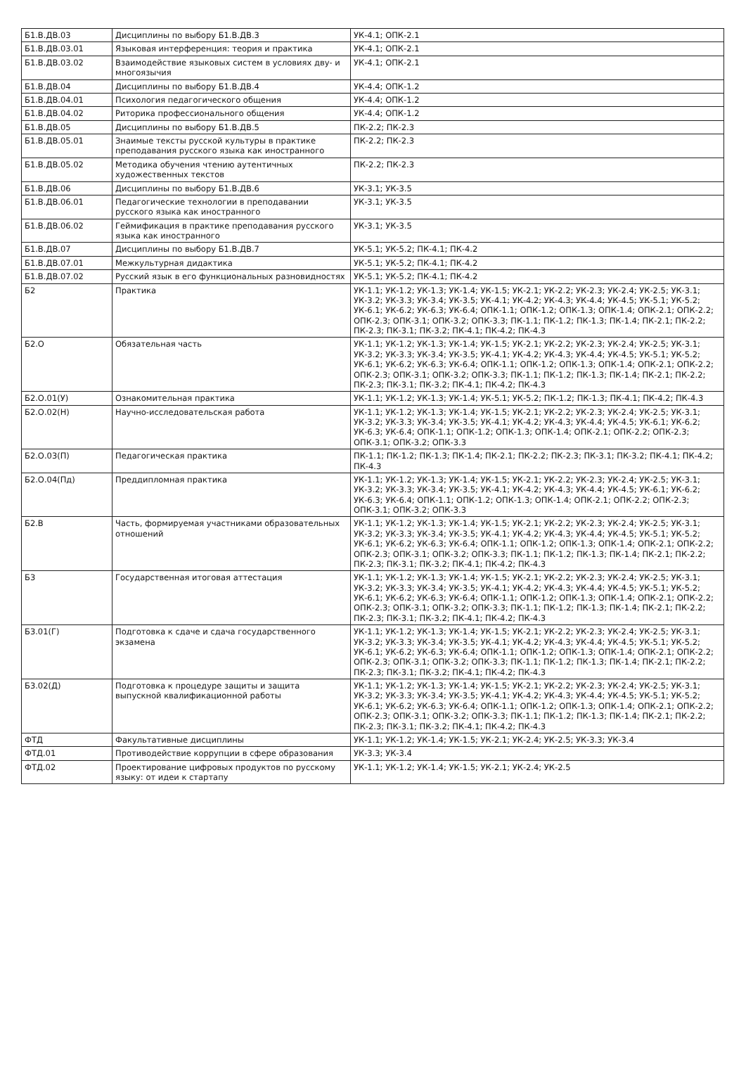| Б1.В.ДВ.03 | Дисциплины по выбору Б1.В.ДВ.3 | УК-4.1; ОПК-2.1 |
| Б1.В.ДВ.03.01 | Языковая интерференция: теория и практика | УК-4.1; ОПК-2.1 |
| Б1.В.ДВ.03.02 | Взаимодействие языковых систем в условиях дву- и многоязычия | УК-4.1; ОПК-2.1 |
| Б1.В.ДВ.04 | Дисциплины по выбору Б1.В.ДВ.4 | УК-4.4; ОПК-1.2 |
| Б1.В.ДВ.04.01 | Психология педагогического общения | УК-4.4; ОПК-1.2 |
| Б1.В.ДВ.04.02 | Риторика профессионального общения | УК-4.4; ОПК-1.2 |
| Б1.В.ДВ.05 | Дисциплины по выбору Б1.В.ДВ.5 | ПК-2.2; ПК-2.3 |
| Б1.В.ДВ.05.01 | Знаимые тексты русской культуры в практике преподавания русского языка как иностранного | ПК-2.2; ПК-2.3 |
| Б1.В.ДВ.05.02 | Методика обучения чтению аутентичных художественных текстов | ПК-2.2; ПК-2.3 |
| Б1.В.ДВ.06 | Дисциплины по выбору Б1.В.ДВ.6 | УК-3.1; УК-3.5 |
| Б1.В.ДВ.06.01 | Педагогические технологии в преподавании русского языка как иностранного | УК-3.1; УК-3.5 |
| Б1.В.ДВ.06.02 | Геймификация в практике преподавания русского языка как иностранного | УК-3.1; УК-3.5 |
| Б1.В.ДВ.07 | Дисциплины по выбору Б1.В.ДВ.7 | УК-5.1; УК-5.2; ПК-4.1; ПК-4.2 |
| Б1.В.ДВ.07.01 | Межкультурная дидактика | УК-5.1; УК-5.2; ПК-4.1; ПК-4.2 |
| Б1.В.ДВ.07.02 | Русский язык в его функциональных разновидностях | УК-5.1; УК-5.2; ПК-4.1; ПК-4.2 |
| Б2 | Практика | УК-1.1; УК-1.2; УК-1.3; УК-1.4; УК-1.5; УК-2.1; УК-2.2; УК-2.3; УК-2.4; УК-2.5; УК-3.1; УК-3.2; УК-3.3; УК-3.4; УК-3.5; УК-4.1; УК-4.2; УК-4.3; УК-4.4; УК-4.5; УК-5.1; УК-5.2; УК-6.1; УК-6.2; УК-6.3; УК-6.4; ОПК-1.1; ОПК-1.2; ОПК-1.3; ОПК-1.4; ОПК-2.1; ОПК-2.2; ОПК-2.3; ОПК-3.1; ОПК-3.2; ОПК-3.3; ПК-1.1; ПК-1.2; ПК-1.3; ПК-1.4; ПК-2.1; ПК-2.2; ПК-2.3; ПК-3.1; ПК-3.2; ПК-4.1; ПК-4.2; ПК-4.3 |
| Б2.О | Обязательная часть | УК-1.1; УК-1.2; УК-1.3; УК-1.4; УК-1.5; УК-2.1; УК-2.2; УК-2.3; УК-2.4; УК-2.5; УК-3.1; УК-3.2; УК-3.3; УК-3.4; УК-3.5; УК-4.1; УК-4.2; УК-4.3; УК-4.4; УК-4.5; УК-5.1; УК-5.2; УК-6.1; УК-6.2; УК-6.3; УК-6.4; ОПК-1.1; ОПК-1.2; ОПК-1.3; ОПК-1.4; ОПК-2.1; ОПК-2.2; ОПК-2.3; ОПК-3.1; ОПК-3.2; ОПК-3.3; ПК-1.1; ПК-1.2; ПК-1.3; ПК-1.4; ПК-2.1; ПК-2.2; ПК-2.3; ПК-3.1; ПК-3.2; ПК-4.1; ПК-4.2; ПК-4.3 |
| Б2.О.01(У) | Ознакомительная практика | УК-1.1; УК-1.2; УК-1.3; УК-1.4; УК-5.1; УК-5.2; ПК-1.2; ПК-1.3; ПК-4.1; ПК-4.2; ПК-4.3 |
| Б2.О.02(Н) | Научно-исследовательская работа | УК-1.1; УК-1.2; УК-1.3; УК-1.4; УК-1.5; УК-2.1; УК-2.2; УК-2.3; УК-2.4; УК-2.5; УК-3.1; УК-3.2; УК-3.3; УК-3.4; УК-3.5; УК-4.1; УК-4.2; УК-4.3; УК-4.4; УК-4.5; УК-6.1; УК-6.2; УК-6.3; УК-6.4; ОПК-1.1; ОПК-1.2; ОПК-1.3; ОПК-1.4; ОПК-2.1; ОПК-2.2; ОПК-2.3; ОПК-3.1; ОПК-3.2; ОПК-3.3 |
| Б2.О.03(П) | Педагогическая практика | ПК-1.1; ПК-1.2; ПК-1.3; ПК-1.4; ПК-2.1; ПК-2.2; ПК-2.3; ПК-3.1; ПК-3.2; ПК-4.1; ПК-4.2; ПК-4.3 |
| Б2.О.04(Пд) | Преддипломная практика | УК-1.1; УК-1.2; УК-1.3; УК-1.4; УК-1.5; УК-2.1; УК-2.2; УК-2.3; УК-2.4; УК-2.5; УК-3.1; УК-3.2; УК-3.3; УК-3.4; УК-3.5; УК-4.1; УК-4.2; УК-4.3; УК-4.4; УК-4.5; УК-6.1; УК-6.2; УК-6.3; УК-6.4; ОПК-1.1; ОПК-1.2; ОПК-1.3; ОПК-1.4; ОПК-2.1; ОПК-2.2; ОПК-2.3; ОПК-3.1; ОПК-3.2; ОПК-3.3 |
| Б2.В | Часть, формируемая участниками образовательных отношений | УК-1.1; УК-1.2; УК-1.3; УК-1.4; УК-1.5; УК-2.1; УК-2.2; УК-2.3; УК-2.4; УК-2.5; УК-3.1; УК-3.2; УК-3.3; УК-3.4; УК-3.5; УК-4.1; УК-4.2; УК-4.3; УК-4.4; УК-4.5; УК-5.1; УК-5.2; УК-6.1; УК-6.2; УК-6.3; УК-6.4; ОПК-1.1; ОПК-1.2; ОПК-1.3; ОПК-1.4; ОПК-2.1; ОПК-2.2; ОПК-2.3; ОПК-3.1; ОПК-3.2; ОПК-3.3; ПК-1.1; ПК-1.2; ПК-1.3; ПК-1.4; ПК-2.1; ПК-2.2; ПК-2.3; ПК-3.1; ПК-3.2; ПК-4.1; ПК-4.2; ПК-4.3 |
| Б3 | Государственная итоговая аттестация | УК-1.1; УК-1.2; УК-1.3; УК-1.4; УК-1.5; УК-2.1; УК-2.2; УК-2.3; УК-2.4; УК-2.5; УК-3.1; УК-3.2; УК-3.3; УК-3.4; УК-3.5; УК-4.1; УК-4.2; УК-4.3; УК-4.4; УК-4.5; УК-5.1; УК-5.2; УК-6.1; УК-6.2; УК-6.3; УК-6.4; ОПК-1.1; ОПК-1.2; ОПК-1.3; ОПК-1.4; ОПК-2.1; ОПК-2.2; ОПК-2.3; ОПК-3.1; ОПК-3.2; ОПК-3.3; ПК-1.1; ПК-1.2; ПК-1.3; ПК-1.4; ПК-2.1; ПК-2.2; ПК-2.3; ПК-3.1; ПК-3.2; ПК-4.1; ПК-4.2; ПК-4.3 |
| Б3.01(Г) | Подготовка к сдаче и сдача государственного экзамена | УК-1.1; УК-1.2; УК-1.3; УК-1.4; УК-1.5; УК-2.1; УК-2.2; УК-2.3; УК-2.4; УК-2.5; УК-3.1; УК-3.2; УК-3.3; УК-3.4; УК-3.5; УК-4.1; УК-4.2; УК-4.3; УК-4.4; УК-4.5; УК-5.1; УК-5.2; УК-6.1; УК-6.2; УК-6.3; УК-6.4; ОПК-1.1; ОПК-1.2; ОПК-1.3; ОПК-1.4; ОПК-2.1; ОПК-2.2; ОПК-2.3; ОПК-3.1; ОПК-3.2; ОПК-3.3; ПК-1.1; ПК-1.2; ПК-1.3; ПК-1.4; ПК-2.1; ПК-2.2; ПК-2.3; ПК-3.1; ПК-3.2; ПК-4.1; ПК-4.2; ПК-4.3 |
| Б3.02(Д) | Подготовка к процедуре защиты и защита выпускной квалификационной работы | УК-1.1; УК-1.2; УК-1.3; УК-1.4; УК-1.5; УК-2.1; УК-2.2; УК-2.3; УК-2.4; УК-2.5; УК-3.1; УК-3.2; УК-3.3; УК-3.4; УК-3.5; УК-4.1; УК-4.2; УК-4.3; УК-4.4; УК-4.5; УК-5.1; УК-5.2; УК-6.1; УК-6.2; УК-6.3; УК-6.4; ОПК-1.1; ОПК-1.2; ОПК-1.3; ОПК-1.4; ОПК-2.1; ОПК-2.2; ОПК-2.3; ОПК-3.1; ОПК-3.2; ОПК-3.3; ПК-1.1; ПК-1.2; ПК-1.3; ПК-1.4; ПК-2.1; ПК-2.2; ПК-2.3; ПК-3.1; ПК-3.2; ПК-4.1; ПК-4.2; ПК-4.3 |
| ФТД | Факультативные дисциплины | УК-1.1; УК-1.2; УК-1.4; УК-1.5; УК-2.1; УК-2.4; УК-2.5; УК-3.3; УК-3.4 |
| ФТД.01 | Противодействие коррупции в сфере образования | УК-3.3; УК-3.4 |
| ФТД.02 | Проектирование цифровых продуктов по русскому языку: от идеи к стартапу | УК-1.1; УК-1.2; УК-1.4; УК-1.5; УК-2.1; УК-2.4; УК-2.5 |